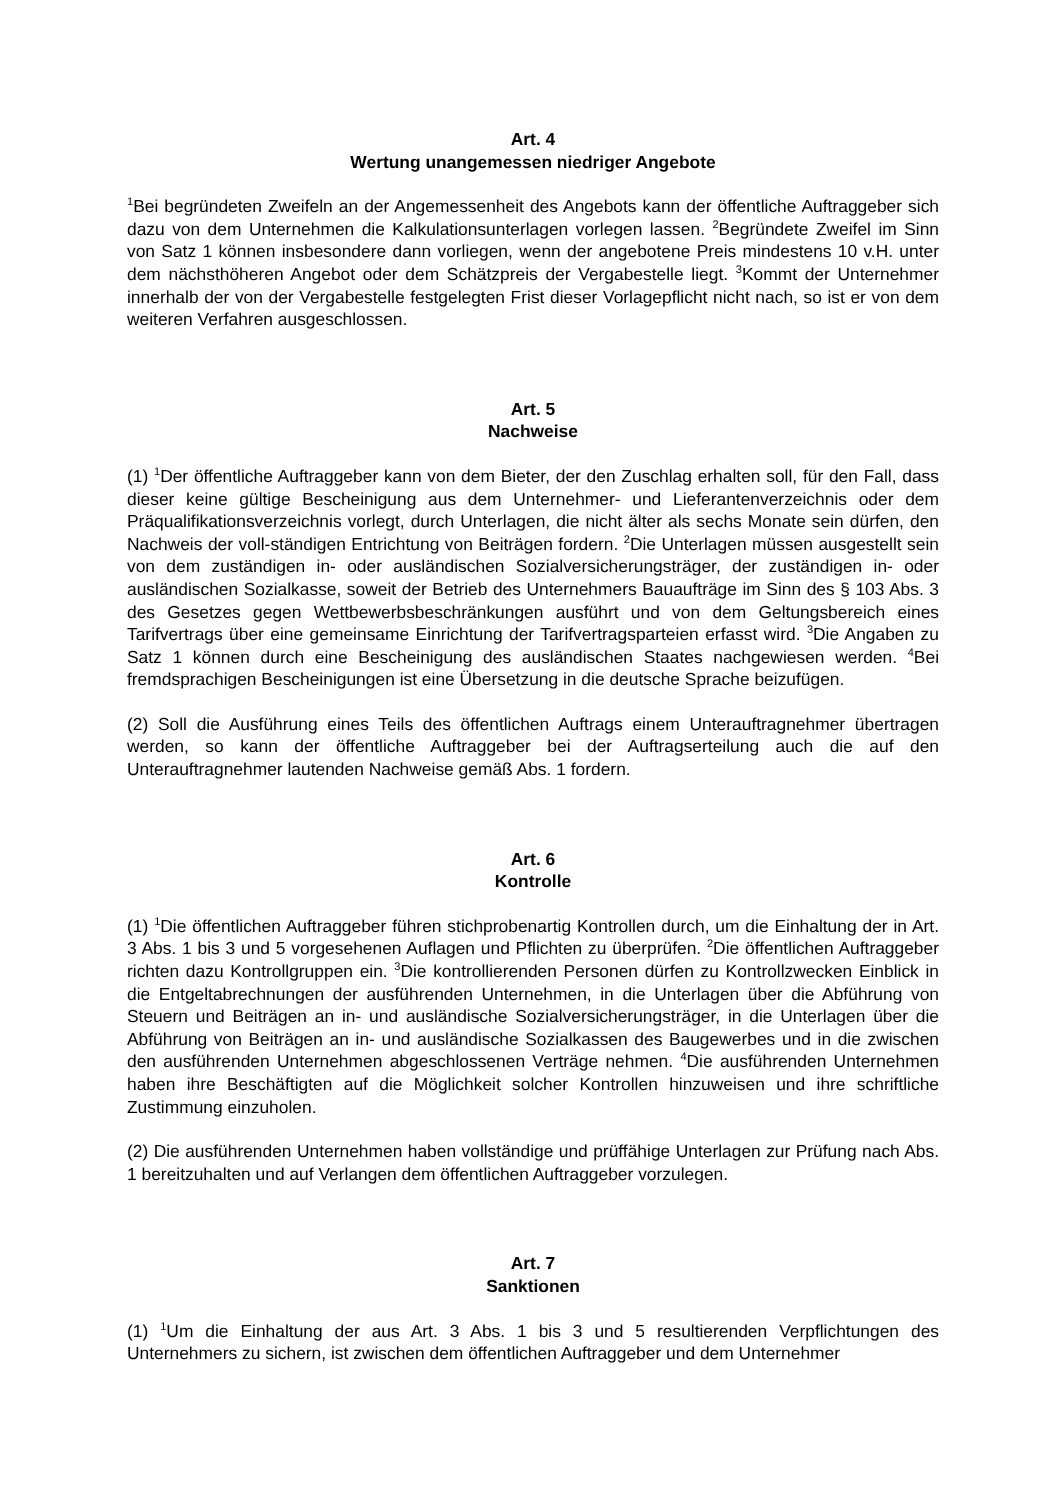Art. 4
Wertung unangemessen niedriger Angebote
<sup>1</sup> Bei begründeten Zweifeln an der Angemessenheit des Angebots kann der öffentliche Auftraggeber sich dazu von dem Unternehmen die Kalkulationsunterlagen vorlegen lassen. <sup>2</sup>Begründete Zweifel im Sinn von Satz 1 können insbesondere dann vorliegen, wenn der angebotene Preis mindestens 10 v.H. unter dem nächsthöheren Angebot oder dem Schätzpreis der Vergabestelle liegt. <sup>3</sup>Kommt der Unternehmer innerhalb der von der Vergabestelle festgelegten Frist dieser Vorlagepflicht nicht nach, so ist er von dem weiteren Verfahren ausgeschlossen.
Art. 5
Nachweise
(1) <sup>1</sup>Der öffentliche Auftraggeber kann von dem Bieter, der den Zuschlag erhalten soll, für den Fall, dass dieser keine gültige Bescheinigung aus dem Unternehmer- und Lieferantenverzeichnis oder dem Präqualifikationsverzeichnis vorlegt, durch Unterlagen, die nicht älter als sechs Monate sein dürfen, den Nachweis der voll-ständigen Entrichtung von Beiträgen fordern. <sup>2</sup>Die Unterlagen müssen ausgestellt sein von dem zuständigen in- oder ausländischen Sozialversicherungsträger, der zuständigen in- oder ausländischen Sozialkasse, soweit der Betrieb des Unternehmers Bauaufträge im Sinn des § 103 Abs. 3 des Gesetzes gegen Wettbewerbsbeschränkungen ausführt und von dem Geltungsbereich eines Tarifvertrags über eine gemeinsame Einrichtung der Tarifvertragsparteien erfasst wird. <sup>3</sup>Die Angaben zu Satz 1 können durch eine Bescheinigung des ausländischen Staates nachgewiesen werden. <sup>4</sup>Bei fremdsprachigen Bescheinigungen ist eine Übersetzung in die deutsche Sprache beizufügen.
(2) Soll die Ausführung eines Teils des öffentlichen Auftrags einem Unterauftragnehmer übertragen werden, so kann der öffentliche Auftraggeber bei der Auftragserteilung auch die auf den Unterauftragnehmer lautenden Nachweise gemäß Abs. 1 fordern.
Art. 6
Kontrolle
(1) <sup>1</sup>Die öffentlichen Auftraggeber führen stichprobenartig Kontrollen durch, um die Einhaltung der in Art. 3 Abs. 1 bis 3 und 5 vorgesehenen Auflagen und Pflichten zu überprüfen. <sup>2</sup>Die öffentlichen Auftraggeber richten dazu Kontrollgruppen ein. <sup>3</sup>Die kontrollierenden Personen dürfen zu Kontrollzwecken Einblick in die Entgeltabrechnungen der ausführenden Unternehmen, in die Unterlagen über die Abführung von Steuern und Beiträgen an in- und ausländische Sozialversicherungsträger, in die Unterlagen über die Abführung von Beiträgen an in- und ausländische Sozialkassen des Baugewerbes und in die zwischen den ausführenden Unternehmen abgeschlossenen Verträge nehmen. <sup>4</sup>Die ausführenden Unternehmen haben ihre Beschäftigten auf die Möglichkeit solcher Kontrollen hinzuweisen und ihre schriftliche Zustimmung einzuholen.
(2) Die ausführenden Unternehmen haben vollständige und prüffähige Unterlagen zur Prüfung nach Abs. 1 bereitzuhalten und auf Verlangen dem öffentlichen Auftraggeber vorzulegen.
Art. 7
Sanktionen
(1) <sup>1</sup>Um die Einhaltung der aus Art. 3 Abs. 1 bis 3 und 5 resultierenden Verpflichtungen des Unternehmers zu sichern, ist zwischen dem öffentlichen Auftraggeber und dem Unternehmer